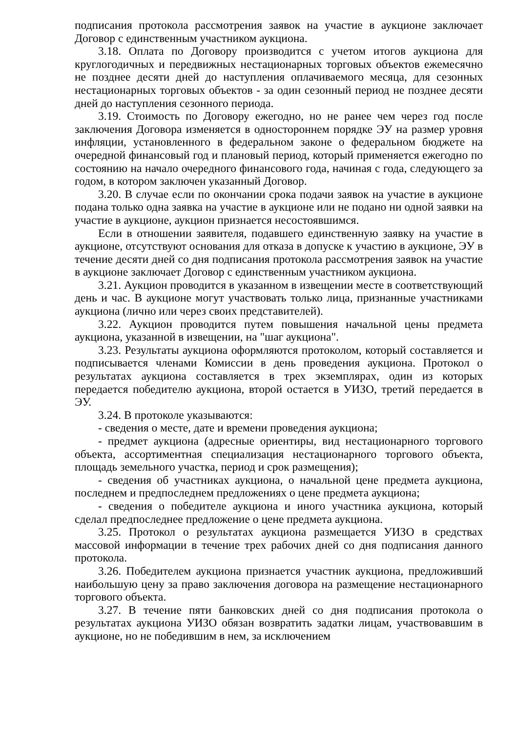подписания протокола рассмотрения заявок на участие в аукционе заключает Договор с единственным участником аукциона.
3.18. Оплата по Договору производится с учетом итогов аукциона для круглогодичных и передвижных нестационарных торговых объектов ежемесячно не позднее десяти дней до наступления оплачиваемого месяца, для сезонных нестационарных торговых объектов - за один сезонный период не позднее десяти дней до наступления сезонного периода.
3.19. Стоимость по Договору ежегодно, но не ранее чем через год после заключения Договора изменяется в одностороннем порядке ЭУ на размер уровня инфляции, установленного в федеральном законе о федеральном бюджете на очередной финансовый год и плановый период, который применяется ежегодно по состоянию на начало очередного финансового года, начиная с года, следующего за годом, в котором заключен указанный Договор.
3.20. В случае если по окончании срока подачи заявок на участие в аукционе подана только одна заявка на участие в аукционе или не подано ни одной заявки на участие в аукционе, аукцион признается несостоявшимся.
Если в отношении заявителя, подавшего единственную заявку на участие в аукционе, отсутствуют основания для отказа в допуске к участию в аукционе, ЭУ в течение десяти дней со дня подписания протокола рассмотрения заявок на участие в аукционе заключает Договор с единственным участником аукциона.
3.21. Аукцион проводится в указанном в извещении месте в соответствующий день и час. В аукционе могут участвовать только лица, признанные участниками аукциона (лично или через своих представителей).
3.22. Аукцион проводится путем повышения начальной цены предмета аукциона, указанной в извещении, на "шаг аукциона".
3.23. Результаты аукциона оформляются протоколом, который составляется и подписывается членами Комиссии в день проведения аукциона. Протокол о результатах аукциона составляется в трех экземплярах, один из которых передается победителю аукциона, второй остается в УИЗО, третий передается в ЭУ.
3.24. В протоколе указываются:
- сведения о месте, дате и времени проведения аукциона;
- предмет аукциона (адресные ориентиры, вид нестационарного торгового объекта, ассортиментная специализация нестационарного торгового объекта, площадь земельного участка, период и срок размещения);
- сведения об участниках аукциона, о начальной цене предмета аукциона, последнем и предпоследнем предложениях о цене предмета аукциона;
- сведения о победителе аукциона и иного участника аукциона, который сделал предпоследнее предложение о цене предмета аукциона.
3.25. Протокол о результатах аукциона размещается УИЗО в средствах массовой информации в течение трех рабочих дней со дня подписания данного протокола.
3.26. Победителем аукциона признается участник аукциона, предложивший наибольшую цену за право заключения договора на размещение нестационарного торгового объекта.
3.27. В течение пяти банковских дней со дня подписания протокола о результатах аукциона УИЗО обязан возвратить задатки лицам, участвовавшим в аукционе, но не победившим в нем, за исключением